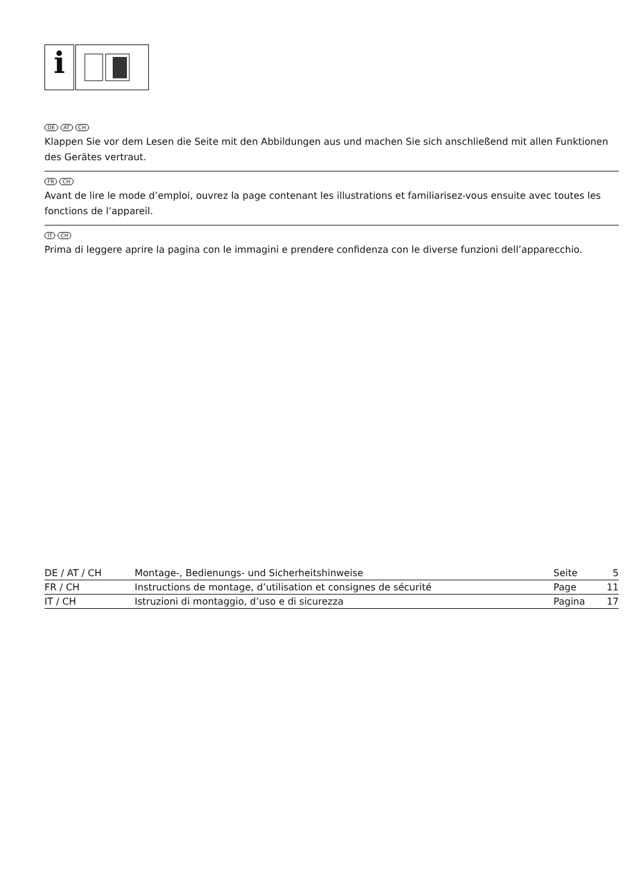i
DE AT CH
Klappen Sie vor dem Lesen die Seite mit den Abbildungen aus und machen Sie sich anschließend mit allen Funktionen des Gerätes vertraut.
FR CH
Avant de lire le mode d’emploi, ouvrez la page contenant les illustrations et familiarisez-vous ensuite avec toutes les fonctions de l’appareil.
IT CH
Prima di leggere aprire la pagina con le immagini e prendere confidenza con le diverse funzioni dell’apparecchio.
| DE / AT / CH | Montage-, Bedienungs- und Sicherheitshinweise | Seite | 5 |
| FR / CH | Instructions de montage, d’utilisation et consignes de sécurité | Page | 11 |
| IT / CH | Istruzioni di montaggio, d’uso e di sicurezza | Pagina | 17 |